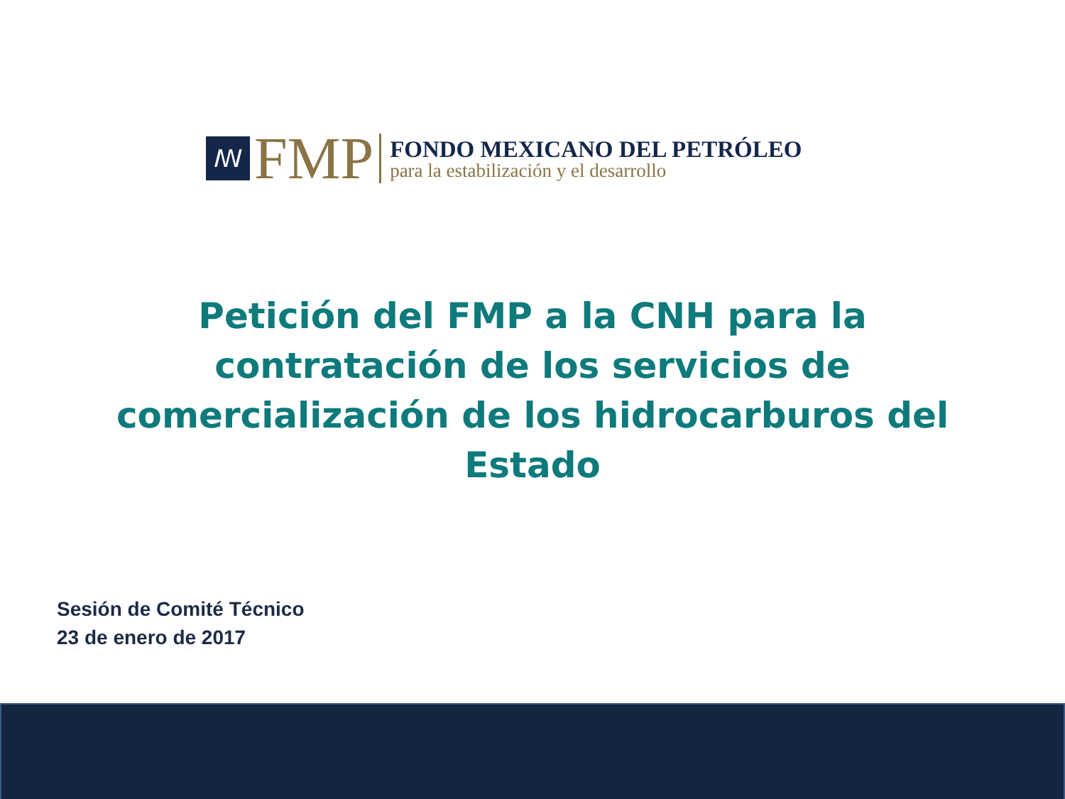ꟿ
FMP
FONDO MEXICANO DEL PETRÓLEO
para la estabilización y el desarrollo
Petición del FMP a la CNH para la contratación de los servicios de comercialización de los hidrocarburos del Estado
Sesión de Comité Técnico
23 de enero de 2017